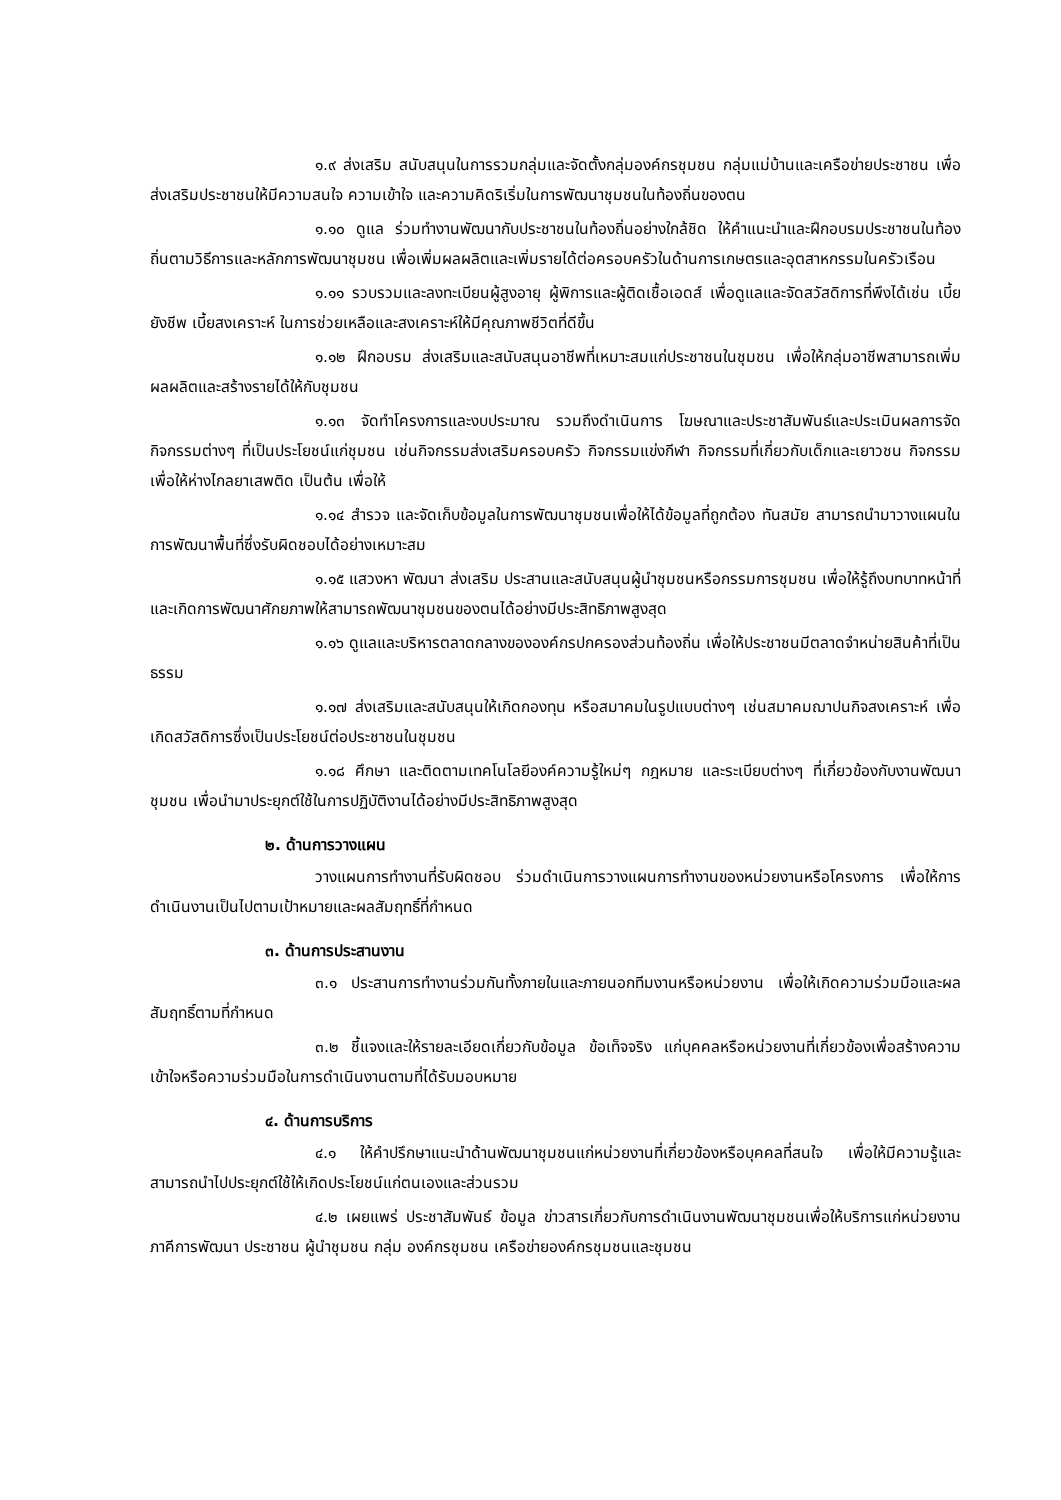๑.๙ ส่งเสริม สนับสนุนในการรวมกลุ่มและจัดตั้งกลุ่มองค์กรชุมชน กลุ่มแม่บ้านและเครือข่ายประชาชน เพื่อส่งเสริมประชาชนให้มีความสนใจ ความเข้าใจ และความคิดริเริ่มในการพัฒนาชุมชนในท้องถิ่นของตน
๑.๑๐ ดูแล ร่วมทำงานพัฒนากับประชาชนในท้องถิ่นอย่างใกล้ชิด ให้คำแนะนำและฝึกอบรมประชาชนในท้องถิ่นตามวิธีการและหลักการพัฒนาชุมชน เพื่อเพิ่มผลผลิตและเพิ่มรายได้ต่อครอบครัวในด้านการเกษตรและอุตสาหกรรมในครัวเรือน
๑.๑๑ รวบรวมและลงทะเบียนผู้สูงอายุ ผู้พิการและผู้ติดเชื้อเอดส์ เพื่อดูแลและจัดสวัสดิการที่พึงได้เช่น เบี้ยยังชีพ เบี้ยสงเคราะห์ ในการช่วยเหลือและสงเคราะห์ให้มีคุณภาพชีวิตที่ดีขึ้น
๑.๑๒ ฝึกอบรม ส่งเสริมและสนับสนุนอาชีพที่เหมาะสมแก่ประชาชนในชุมชน เพื่อให้กลุ่มอาชีพสามารถเพิ่มผลผลิตและสร้างรายได้ให้กับชุมชน
๑.๑๓ จัดทำโครงการและงบประมาณ รวมถึงดำเนินการ โฆษณาและประชาสัมพันธ์และประเมินผลการจัดกิจกรรมต่างๆ ที่เป็นประโยชน์แก่ชุมชน เช่นกิจกรรมส่งเสริมครอบครัว กิจกรรมแข่งกีฬา กิจกรรมที่เกี่ยวกับเด็กและเยาวชน กิจกรรมเพื่อให้ห่างไกลยาเสพติด เป็นต้น เพื่อให้
๑.๑๔ สำรวจ และจัดเก็บข้อมูลในการพัฒนาชุมชนเพื่อให้ได้ข้อมูลที่ถูกต้อง ทันสมัย สามารถนำมาวางแผนในการพัฒนาพื้นที่ซึ่งรับผิดชอบได้อย่างเหมาะสม
๑.๑๕ แสวงหา พัฒนา ส่งเสริม ประสานและสนับสนุนผู้นำชุมชนหรือกรรมการชุมชน เพื่อให้รู้ถึงบทบาทหน้าที่และเกิดการพัฒนาศักยภาพให้สามารถพัฒนาชุมชนของตนได้อย่างมีประสิทธิภาพสูงสุด
๑.๑๖ ดูแลและบริหารตลาดกลางขององค์กรปกครองส่วนท้องถิ่น เพื่อให้ประชาชนมีตลาดจำหน่ายสินค้าที่เป็นธรรม
๑.๑๗ ส่งเสริมและสนับสนุนให้เกิดกองทุน หรือสมาคมในรูปแบบต่างๆ เช่นสมาคมฌาปนกิจสงเคราะห์ เพื่อเกิดสวัสดิการซึ่งเป็นประโยชน์ต่อประชาชนในชุมชน
๑.๑๘ ศึกษา และติดตามเทคโนโลยีองค์ความรู้ใหม่ๆ กฎหมาย และระเบียบต่างๆ ที่เกี่ยวข้องกับงานพัฒนาชุมชน เพื่อนำมาประยุกต์ใช้ในการปฏิบัติงานได้อย่างมีประสิทธิภาพสูงสุด
๒. ด้านการวางแผน
วางแผนการทำงานที่รับผิดชอบ ร่วมดำเนินการวางแผนการทำงานของหน่วยงานหรือโครงการ เพื่อให้การดำเนินงานเป็นไปตามเป้าหมายและผลสัมฤทธิ์ที่กำหนด
๓. ด้านการประสานงาน
๓.๑ ประสานการทำงานร่วมกันทั้งภายในและภายนอกทีมงานหรือหน่วยงาน เพื่อให้เกิดความร่วมมือและผลสัมฤทธิ์ตามที่กำหนด
๓.๒ ชี้แจงและให้รายละเอียดเกี่ยวกับข้อมูล ข้อเท็จจริง แก่บุคคลหรือหน่วยงานที่เกี่ยวข้องเพื่อสร้างความเข้าใจหรือความร่วมมือในการดำเนินงานตามที่ได้รับมอบหมาย
๔. ด้านการบริการ
๔.๑ ให้คำปรึกษาแนะนำด้านพัฒนาชุมชนแก่หน่วยงานที่เกี่ยวข้องหรือบุคคลที่สนใจ เพื่อให้มีความรู้และสามารถนำไปประยุกต์ใช้ให้เกิดประโยชน์แก่ตนเองและส่วนรวม
๔.๒ เผยแพร่ ประชาสัมพันธ์ ข้อมูล ข่าวสารเกี่ยวกับการดำเนินงานพัฒนาชุมชนเพื่อให้บริการแก่หน่วยงานภาคีการพัฒนา ประชาชน ผู้นำชุมชน กลุ่ม องค์กรชุมชน เครือข่ายองค์กรชุมชนและชุมชน